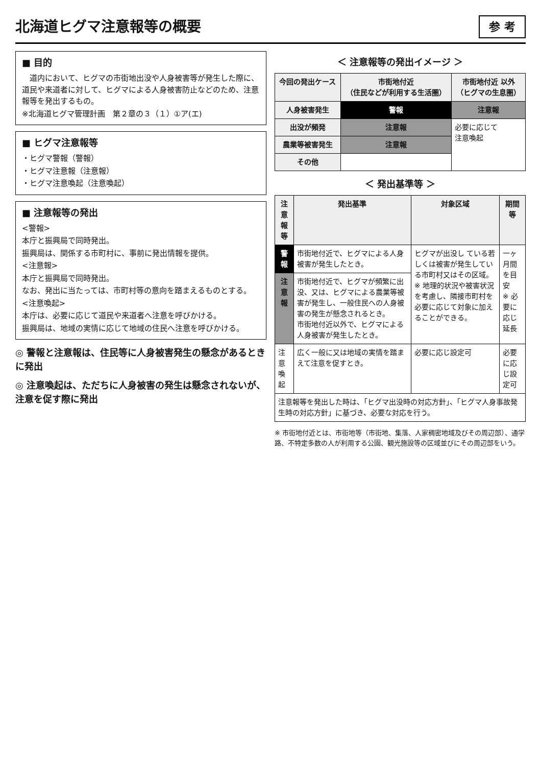北海道ヒグマ注意報等の概要
参 考
■ 目的
　道内において、ヒグマの市街地出没や人身被害等が発生した際に、道民や来道者に対して、ヒグマによる人身被害防止などのため、注意報等を発出するもの。
※北海道ヒグマ管理計画　第２章の３（１）①ア(エ)
■ ヒグマ注意報等
・ヒグマ警報（警報）
・ヒグマ注意報（注意報）
・ヒグマ注意喚起（注意喚起）
■ 注意報等の発出
<警報>
本庁と振興局で同時発出。
振興局は、関係する市町村に、事前に発出情報を提供。
<注意報>
本庁と振興局で同時発出。
なお、発出に当たっては、市町村等の意向を踏まえるものとする。
<注意喚起>
本庁は、必要に応じて道民や来道者へ注意を呼びかける。
振興局は、地域の実情に応じて地域の住民へ注意を呼びかける。
◎ 警報と注意報は、住民等に人身被害発生の懸念があるときに発出
◎ 注意喚起は、ただちに人身被害の発生は懸念されないが、注意を促す際に発出
＜ 注意報等の発出イメージ ＞
| 今回の発出ケース | 市街地付近 （住民などが利用する生活圏） | 市街地付近 以外 （ヒグマの生息圏） |
| --- | --- | --- |
| 人身被害発生 | 警報 | 注意報 |
| 出没が頻発 | 注意報 | 必要に応じて 注意喚起 |
| 農業等被害発生 | 注意報 | |
| その他 | | |
＜ 発出基準等 ＞
| 注意報等 | 発出基準 | 対象区域 | 期間等 |
| --- | --- | --- | --- |
| 警報 | 市街地付近で、ヒグマによる人身被害が発生したとき。 | ヒグマが出没し ている若しくは被害が発生している市町村又はその区域。 ※ 地理的状況や被害状況を考慮し、隣接市町村を必要に応じて対象に加えることができる。 | 一ヶ月間を目安 ※ 必要に応じ延長 |
| 注意報 | 市街地付近で、ヒグマが頻繁に出没、又は、ヒグマによる農業等被害が発生し、一般住民への人身被害の発生が懸念されるとき。 市街地付近以外で、ヒグマによる人身被害が発生したとき。 | | |
| 注意喚起 | 広く一般に又は地域の実情を踏まえて注意を促すとき。 | 必要に応じ設定可 | 必要に応じ設定可 |
| 注意報等を発出した時は、「ヒグマ出没時の対応方針」、「ヒグマ人身事故発生時の対応方針」に基づき、必要な対応を行う。 | | | |
※ 市街地付近とは、市街地等（市街地、集落、人家稠密地域及びその周辺部）、通学路、不特定多数の人が利用する公園、観光施設等の区域並びにその周辺部をいう。